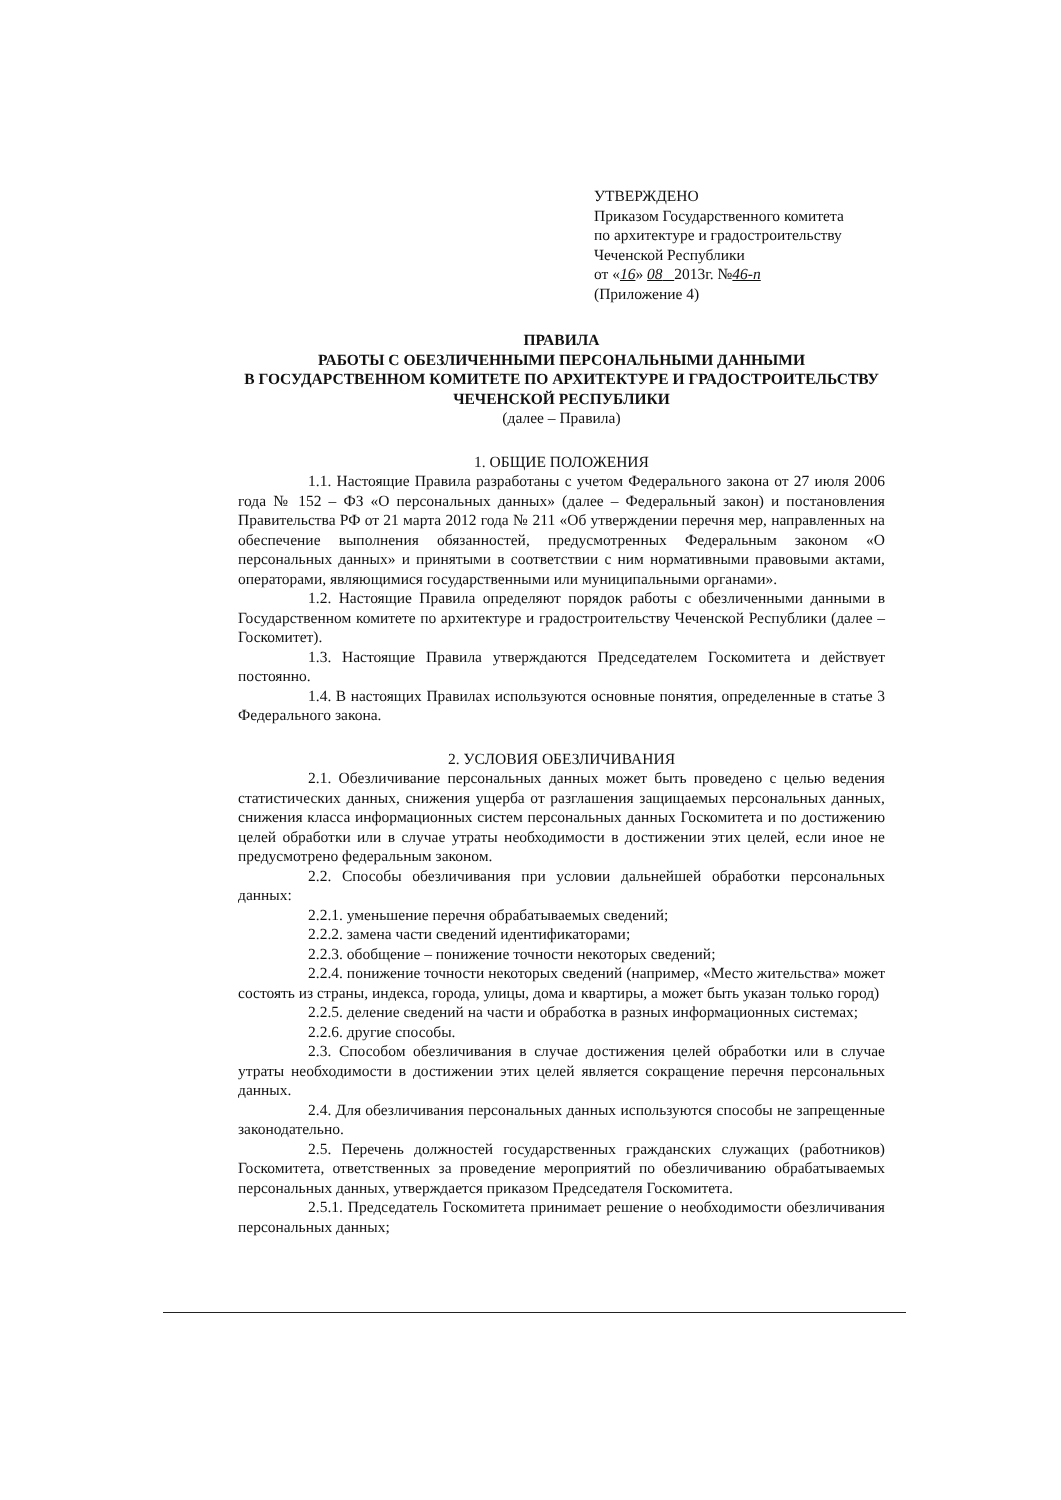УТВЕРЖДЕНО
Приказом Государственного комитета
по архитектуре и градостроительству
Чеченской Республики
от «16» 08 2013г. №46-п
(Приложение 4)
ПРАВИЛА
РАБОТЫ С ОБЕЗЛИЧЕННЫМИ ПЕРСОНАЛЬНЫМИ ДАННЫМИ
В ГОСУДАРСТВЕННОМ КОМИТЕТЕ ПО АРХИТЕКТУРЕ И ГРАДОСТРОИТЕЛЬСТВУ
ЧЕЧЕНСКОЙ РЕСПУБЛИКИ
(далее – Правила)
1. ОБЩИЕ ПОЛОЖЕНИЯ
1.1. Настоящие Правила разработаны с учетом Федерального закона от 27 июля 2006 года № 152 – ФЗ «О персональных данных» (далее – Федеральный закон) и постановления Правительства РФ от 21 марта 2012 года № 211 «Об утверждении перечня мер, направленных на обеспечение выполнения обязанностей, предусмотренных Федеральным законом «О персональных данных» и принятыми в соответствии с ним нормативными правовыми актами, операторами, являющимися государственными или муниципальными органами».
1.2. Настоящие Правила определяют порядок работы с обезличенными данными в Государственном комитете по архитектуре и градостроительству Чеченской Республики (далее – Госкомитет).
1.3. Настоящие Правила утверждаются Председателем Госкомитета и действует постоянно.
1.4. В настоящих Правилах используются основные понятия, определенные в статье 3 Федерального закона.
2. УСЛОВИЯ ОБЕЗЛИЧИВАНИЯ
2.1. Обезличивание персональных данных может быть проведено с целью ведения статистических данных, снижения ущерба от разглашения защищаемых персональных данных, снижения класса информационных систем персональных данных Госкомитета и по достижению целей обработки или в случае утраты необходимости в достижении этих целей, если иное не предусмотрено федеральным законом.
2.2. Способы обезличивания при условии дальнейшей обработки персональных данных:
2.2.1. уменьшение перечня обрабатываемых сведений;
2.2.2. замена части сведений идентификаторами;
2.2.3. обобщение – понижение точности некоторых сведений;
2.2.4. понижение точности некоторых сведений (например, «Место жительства» может состоять из страны, индекса, города, улицы, дома и квартиры, а может быть указан только город)
2.2.5. деление сведений на части и обработка в разных информационных системах;
2.2.6. другие способы.
2.3. Способом обезличивания в случае достижения целей обработки или в случае утраты необходимости в достижении этих целей является сокращение перечня персональных данных.
2.4. Для обезличивания персональных данных используются способы не запрещенные законодательно.
2.5. Перечень должностей государственных гражданских служащих (работников) Госкомитета, ответственных за проведение мероприятий по обезличиванию обрабатываемых персональных данных, утверждается приказом Председателя Госкомитета.
2.5.1. Председатель Госкомитета принимает решение о необходимости обезличивания персональных данных;